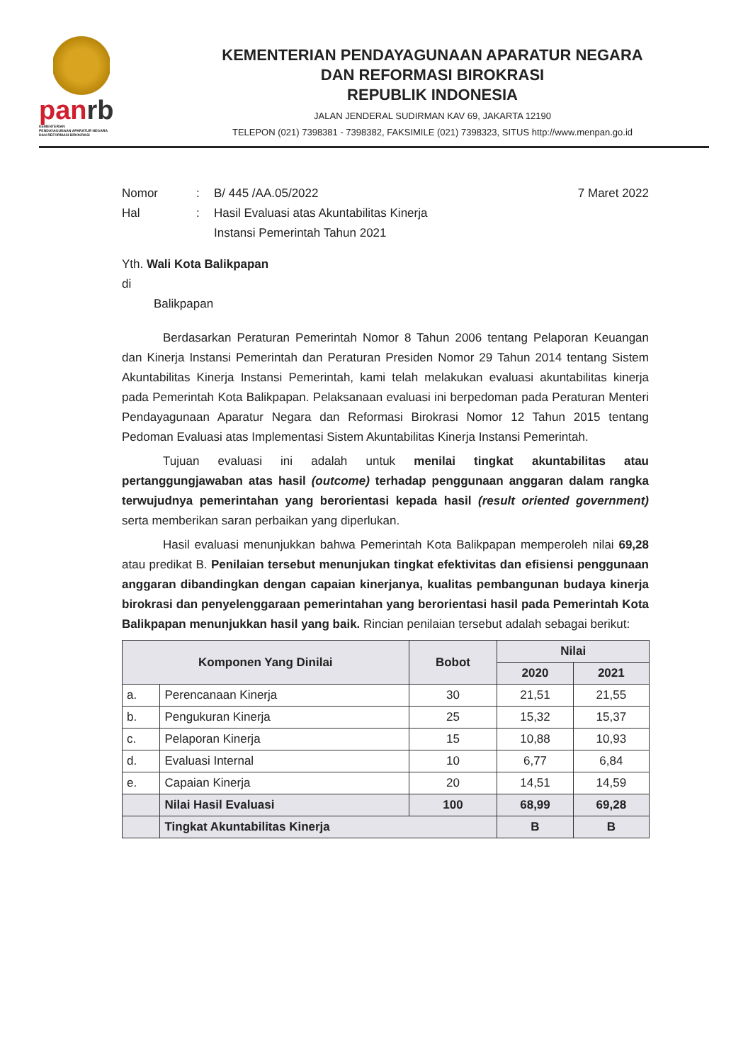panrb
KEMENTERIAN
PENDAYAGUNAAN APARATUR NEGARA
DAN REFORMASI BIROKRASI
KEMENTERIAN PENDAYAGUNAAN APARATUR NEGARA
DAN REFORMASI BIROKRASI
REPUBLIK INDONESIA
JALAN JENDERAL SUDIRMAN KAV 69, JAKARTA 12190
TELEPON (021) 7398381 - 7398382, FAKSIMILE (021) 7398323, SITUS http://www.menpan.go.id
Nomor : B/ 445 /AA.05/2022 7 Maret 2022
Hal : Hasil Evaluasi atas Akuntabilitas Kinerja
Instansi Pemerintah Tahun 2021
Yth. Wali Kota Balikpapan
di
Balikpapan
Berdasarkan Peraturan Pemerintah Nomor 8 Tahun 2006 tentang Pelaporan Keuangan dan Kinerja Instansi Pemerintah dan Peraturan Presiden Nomor 29 Tahun 2014 tentang Sistem Akuntabilitas Kinerja Instansi Pemerintah, kami telah melakukan evaluasi akuntabilitas kinerja pada Pemerintah Kota Balikpapan. Pelaksanaan evaluasi ini berpedoman pada Peraturan Menteri Pendayagunaan Aparatur Negara dan Reformasi Birokrasi Nomor 12 Tahun 2015 tentang Pedoman Evaluasi atas Implementasi Sistem Akuntabilitas Kinerja Instansi Pemerintah.
Tujuan evaluasi ini adalah untuk menilai tingkat akuntabilitas atau pertanggungjawaban atas hasil (outcome) terhadap penggunaan anggaran dalam rangka terwujudnya pemerintahan yang berorientasi kepada hasil (result oriented government) serta memberikan saran perbaikan yang diperlukan.
Hasil evaluasi menunjukkan bahwa Pemerintah Kota Balikpapan memperoleh nilai 69,28 atau predikat B. Penilaian tersebut menunjukan tingkat efektivitas dan efisiensi penggunaan anggaran dibandingkan dengan capaian kinerjanya, kualitas pembangunan budaya kinerja birokrasi dan penyelenggaraan pemerintahan yang berorientasi hasil pada Pemerintah Kota Balikpapan menunjukkan hasil yang baik. Rincian penilaian tersebut adalah sebagai berikut:
| Komponen Yang Dinilai | | Bobot | Nilai | |
| --- | --- | --- | --- | --- |
| | | | 2020 | 2021 |
| a. | Perencanaan Kinerja | 30 | 21,51 | 21,55 |
| b. | Pengukuran Kinerja | 25 | 15,32 | 15,37 |
| c. | Pelaporan Kinerja | 15 | 10,88 | 10,93 |
| d. | Evaluasi Internal | 10 | 6,77 | 6,84 |
| e. | Capaian Kinerja | 20 | 14,51 | 14,59 |
| | Nilai Hasil Evaluasi | 100 | 68,99 | 69,28 |
| | Tingkat Akuntabilitas Kinerja | | B | B |